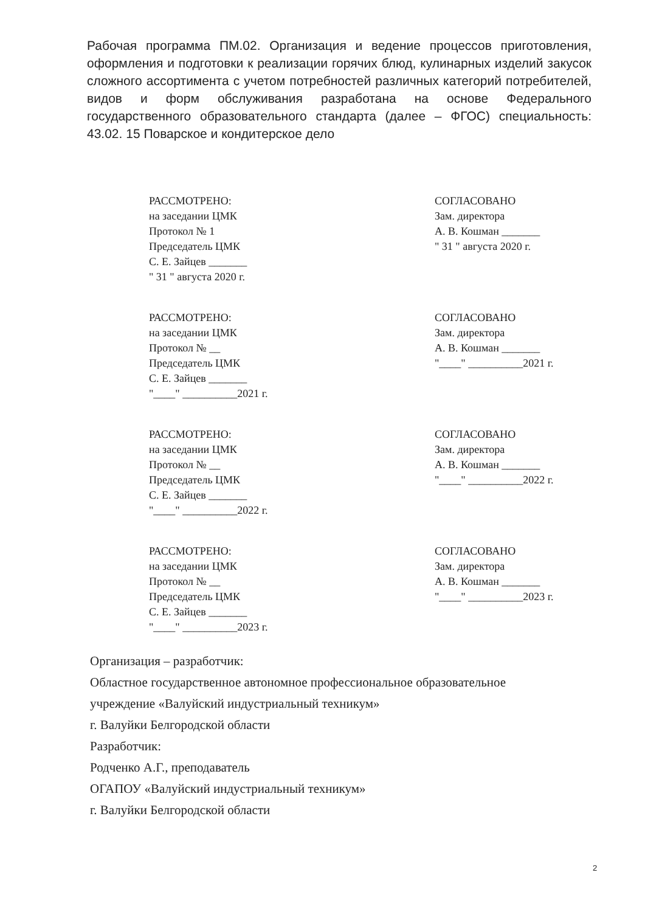Рабочая программа ПМ.02. Организация и ведение процессов приготовления, оформления и подготовки к реализации горячих блюд, кулинарных изделий закусок сложного ассортимента с учетом потребностей различных категорий потребителей, видов и форм обслуживания разработана на основе Федерального государственного образовательного стандарта (далее – ФГОС) специальность: 43.02. 15 Поварское и кондитерское дело
РАССМОТРЕНО:
на заседании ЦМК
Протокол № 1
Председатель ЦМК
С. Е. Зайцев _______
" 31 " августа 2020 г.
СОГЛАСОВАНО
Зам. директора
А. В. Кошман _______
" 31 " августа 2020 г.
РАССМОТРЕНО:
на заседании ЦМК
Протокол № __
Председатель ЦМК
С. Е. Зайцев _______
"____" __________2021 г.
СОГЛАСОВАНО
Зам. директора
А. В. Кошман _______
"____" __________2021 г.
РАССМОТРЕНО:
на заседании ЦМК
Протокол № __
Председатель ЦМК
С. Е. Зайцев _______
"____" __________2022 г.
СОГЛАСОВАНО
Зам. директора
А. В. Кошман _______
"____" __________2022 г.
РАССМОТРЕНО:
на заседании ЦМК
Протокол № __
Председатель ЦМК
С. Е. Зайцев _______
"____" __________2023 г.
СОГЛАСОВАНО
Зам. директора
А. В. Кошман _______
"____" __________2023 г.
Организация – разработчик:
Областное государственное автономное профессиональное образовательное
учреждение «Валуйский индустриальный техникум»
г. Валуйки Белгородской области
Разработчик:
Родченко А.Г., преподаватель
ОГАПОУ «Валуйский индустриальный техникум»
г. Валуйки Белгородской области
2